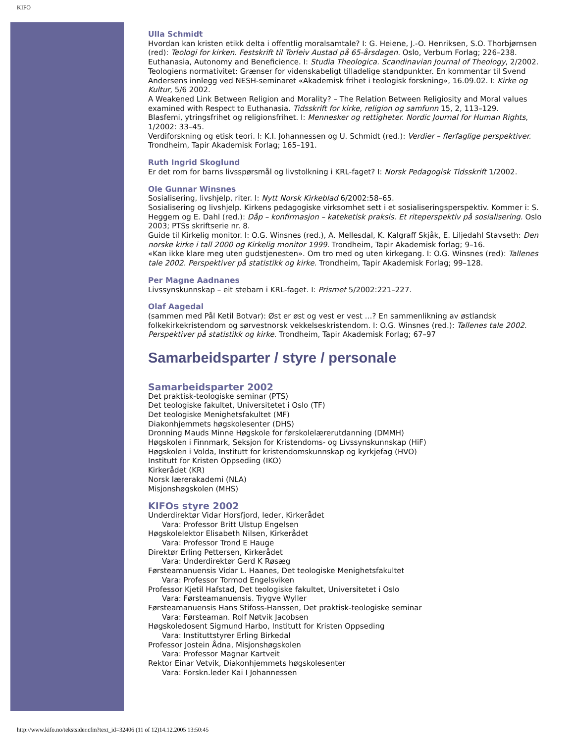KIFO
Ulla Schmidt
Hvordan kan kristen etikk delta i offentlig moralsamtale? I: G. Heiene, J.-O. Henriksen, S.O. Thorbjørnsen (red): Teologi for kirken. Festskrift til Torleiv Austad på 65-årsdagen. Oslo, Verbum Forlag; 226–238.
Euthanasia, Autonomy and Beneficience. I: Studia Theologica. Scandinavian Journal of Theology, 2/2002.
Teologiens normativitet: Grænser for videnskabeligt tilladelige standpunkter. En kommentar til Svend Andersens innlegg ved NESH-seminaret «Akademisk frihet i teologisk forskning», 16.09.02. I: Kirke og Kultur, 5/6 2002.
A Weakened Link Between Religion and Morality? – The Relation Between Religiosity and Moral values examined with Respect to Euthanasia. Tidsskrift for kirke, religion og samfunn 15, 2, 113–129.
Blasfemi, ytringsfrihet og religionsfrihet. I: Mennesker og rettigheter. Nordic Journal for Human Rights, 1/2002: 33–45.
Verdiforskning og etisk teori. I: K.I. Johannessen og U. Schmidt (red.): Verdier – flerfaglige perspektiver. Trondheim, Tapir Akademisk Forlag; 165–191.
Ruth Ingrid Skoglund
Er det rom for barns livsspørsmål og livstolkning i KRL-faget? I: Norsk Pedagogisk Tidsskrift 1/2002.
Ole Gunnar Winsnes
Sosialisering, livshjelp, riter. I: Nytt Norsk Kirkeblad 6/2002:58–65.
Sosialisering og livshjelp. Kirkens pedagogiske virksomhet sett i et sosialiseringsperspektiv. Kommer i: S. Heggem og E. Dahl (red.): Dåp – konfirmasjon – kateketisk praksis. Et riteperspektiv på sosialisering. Oslo 2003; PTSs skriftserie nr. 8.
Guide til Kirkelig monitor. I: O.G. Winsnes (red.), A. Mellesdal, K. Kalgraff Skjåk, E. Liljedahl Stavseth: Den norske kirke i tall 2000 og Kirkelig monitor 1999. Trondheim, Tapir Akademisk forlag; 9–16.
«Kan ikke klare meg uten gudstjenesten». Om tro med og uten kirkegang. I: O.G. Winsnes (red): Tallenes tale 2002. Perspektiver på statistikk og kirke. Trondheim, Tapir Akademisk Forlag; 99–128.
Per Magne Aadnanes
Livssynskunnskap – eit stebarn i KRL-faget. I: Prismet 5/2002:221–227.
Olaf Aagedal
(sammen med Pål Ketil Botvar): Øst er øst og vest er vest …? En sammenlikning av østlandsk folkekirkekristendom og sørvestnorsk vekkelseskristendom. I: O.G. Winsnes (red.): Tallenes tale 2002. Perspektiver på statistikk og kirke. Trondheim, Tapir Akademisk Forlag; 67–97
Samarbeidsparter / styre / personale
Samarbeidsparter 2002
Det praktisk-teologiske seminar (PTS)
Det teologiske fakultet, Universitetet i Oslo (TF)
Det teologiske Menighetsfakultet (MF)
Diakonhjemmets høgskolesenter (DHS)
Dronning Mauds Minne Høgskole for førskolelærerutdanning (DMMH)
Høgskolen i Finnmark, Seksjon for Kristendoms- og Livssynskunnskap (HiF)
Høgskolen i Volda, Institutt for kristendomskunnskap og kyrkjefag (HVO)
Institutt for Kristen Oppseding (IKO)
Kirkerådet (KR)
Norsk lærerakademi (NLA)
Misjonshøgskolen (MHS)
KIFOs styre 2002
Underdirektør Vidar Horsfjord, leder, Kirkerådet
Vara: Professor Britt Ulstup Engelsen
Høgskolelektor Elisabeth Nilsen, Kirkerådet
Vara: Professor Trond E Hauge
Direktør Erling Pettersen, Kirkerådet
Vara: Underdirektør Gerd K Røsæg
Førsteamanuensis Vidar L. Haanes, Det teologiske Menighetsfakultet
Vara: Professor Tormod Engelsviken
Professor Kjetil Hafstad, Det teologiske fakultet, Universitetet i Oslo
Vara: Førsteamanuensis. Trygve Wyller
Førsteamanuensis Hans Stifoss-Hanssen, Det praktisk-teologiske seminar
Vara: Førsteaman. Rolf Nøtvik Jacobsen
Høgskoledosent Sigmund Harbo, Institutt for Kristen Oppseding
Vara: Instituttstyrer Erling Birkedal
Professor Jostein Ådna, Misjonshøgskolen
Vara: Professor Magnar Kartveit
Rektor Einar Vetvik, Diakonhjemmets høgskolesenter
Vara: Forskn.leder Kai I Johannessen
http://www.kifo.no/tekstsider.cfm?text_id=32406 (11 of 12)14.12.2005 13:50:45